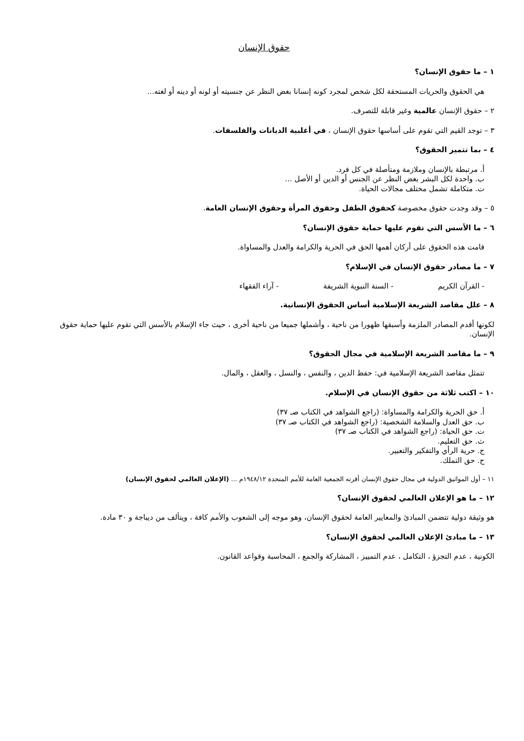حقوق الإنسان
١ – ما حقوق الإنسان؟
هي الحقوق والحريات المستحقة لكل شخص لمجرد كونه إنسانا بغض النظر عن جنسيته أو لونه أو دينه أو لغته...
٢ – حقوق الإنسان عالمية وغير قابلة للتصرف.
٣ – توجد القيم التي تقوم على أساسها حقوق الإنسان ، في أغلبية الديانات والفلسفات.
٤ – بما تتميز الحقوق؟
أ. مرتبطة بالإنسان وملازمة ومتأصلة في كل فرد.
ب. واحدة لكل البشر بغض النظر عن الجنس أو الدين أو الأصل ...
ت. متكاملة تشمل مختلف مجالات الحياة.
٥ – وقد وجدت حقوق مخصوصة كحقوق الطفل وحقوق المرأة وحقوق الإنسان العامة.
٦ – ما الأسس التي تقوم عليها حماية حقوق الإنسان؟
قامت هذه الحقوق على أركان أهمها الحق في الحرية والكرامة والعدل والمساواة.
٧ – ما مصادر حقوق الإنسان في الإسلام؟
- القرآن الكريم - السنة النبوية الشريفة - آراء الفقهاء
٨ – علل مقاصد الشريعة الإسلامية أساس الحقوق الإنسانية.
لكونها أقدم المصادر الملزمة وأسبقها ظهورا من ناحية ، وأشملها جميعا من ناحية أخرى ، حيث جاء الإسلام بالأسس التي تقوم عليها حماية حقوق الإنسان.
٩ – ما مقاصد الشريعة الإسلامية في مجال الحقوق؟
تتمثل مقاصد الشريعة الإسلامية في: حفظ الدين ، والنفس ، والنسل ، والعقل ، والمال.
١٠ – اكتب ثلاثة من حقوق الإنسان في الإسلام.
أ. حق الحرية والكرامة والمساواة: (راجع الشواهد في الكتاب صـ ٣٧)
ب. حق العدل والسلامة الشخصية: (راجع الشواهد في الكتاب صـ ٣٧)
ت. حق الحياة: (راجع الشواهد في الكتاب صـ ٣٧)
ث. حق التعليم.
ج. حرية الرأي والتفكير والتعبير.
ح. حق التملك.
١١ – أول المواثيق الدولية في مجال حقوق الإنسان أقرته الجمعية العامة للأمم المتحدة ١٩٤٨/١٢م ... (الإعلان العالمي لحقوق الإنسان)
١٢ – ما هو الإعلان العالمي لحقوق الإنسان؟
هو وثيقة دولية تتضمن المبادئ والمعايير العامة لحقوق الإنسان، وهو موجه إلى الشعوب والأمم كافة ، ويتألف من ديباجة و ٣٠ مادة.
١٣ – ما مبادئ الإعلان العالمي لحقوق الإنسان؟
الكونية ، عدم التجزؤ ، التكامل ، عدم التمييز ، المشاركة والجمع ، المحاسبة وقواعد القانون.